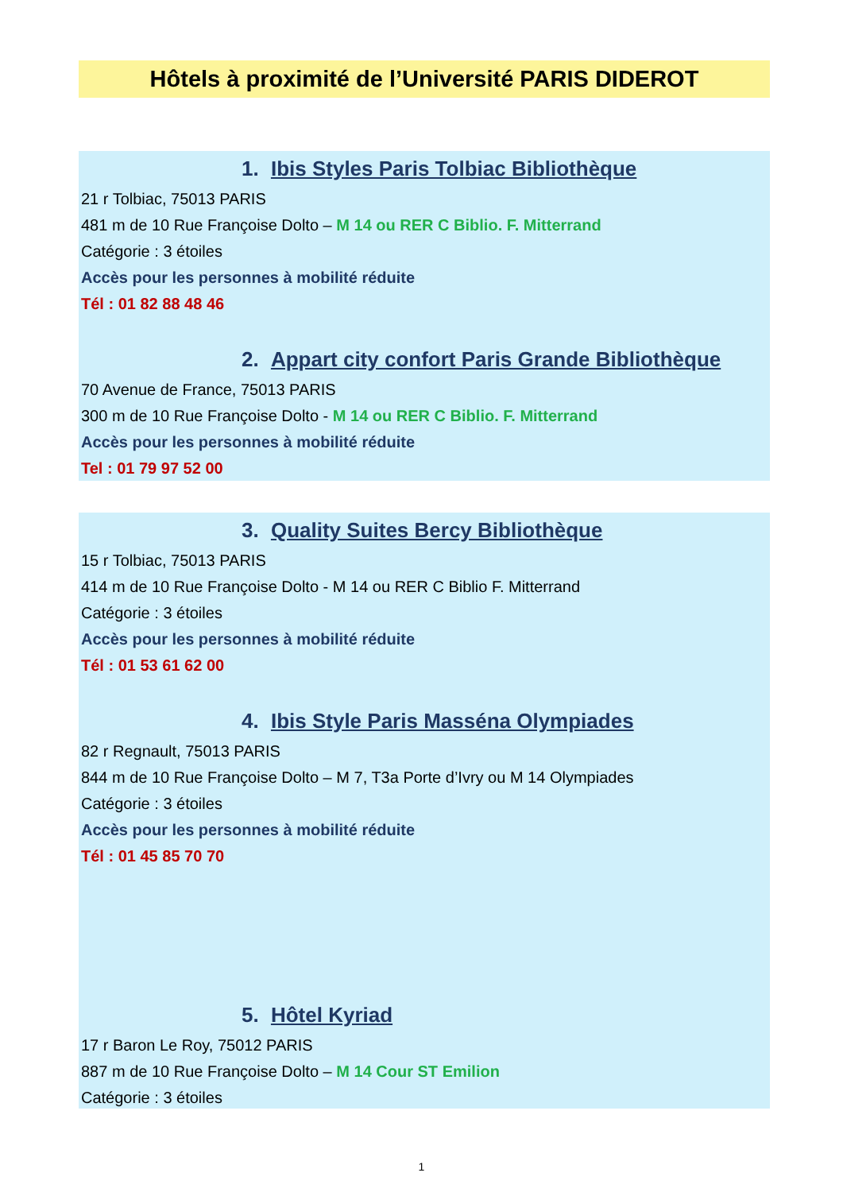Hôtels à proximité de l’Université PARIS DIDEROT
1. Ibis Styles Paris Tolbiac Bibliothèque
21 r Tolbiac, 75013 PARIS
481 m de 10 Rue Françoise Dolto – M 14 ou RER C Biblio. F. Mitterrand
Catégorie : 3 étoiles
Accès pour les personnes à mobilité réduite
Tél : 01 82 88 48 46
2. Appart city confort Paris Grande Bibliothèque
70 Avenue de France, 75013 PARIS
300 m de 10 Rue Françoise Dolto - M 14 ou RER C Biblio. F. Mitterrand
Accès pour les personnes à mobilité réduite
Tel : 01 79 97 52 00
3. Quality Suites Bercy Bibliothèque
15 r Tolbiac, 75013 PARIS
414 m de 10 Rue Françoise Dolto - M 14 ou RER C Biblio F. Mitterrand
Catégorie : 3 étoiles
Accès pour les personnes à mobilité réduite
Tél : 01 53 61 62 00
4. Ibis Style Paris Masséna Olympiades
82 r Regnault, 75013 PARIS
844 m de 10 Rue Françoise Dolto – M 7, T3a Porte d’Ivry ou M 14 Olympiades
Catégorie : 3 étoiles
Accès pour les personnes à mobilité réduite
Tél : 01 45 85 70 70
5. Hôtel Kyriad
17 r Baron Le Roy, 75012 PARIS
887 m de 10 Rue Françoise Dolto – M 14 Cour ST Emilion
Catégorie : 3 étoiles
1